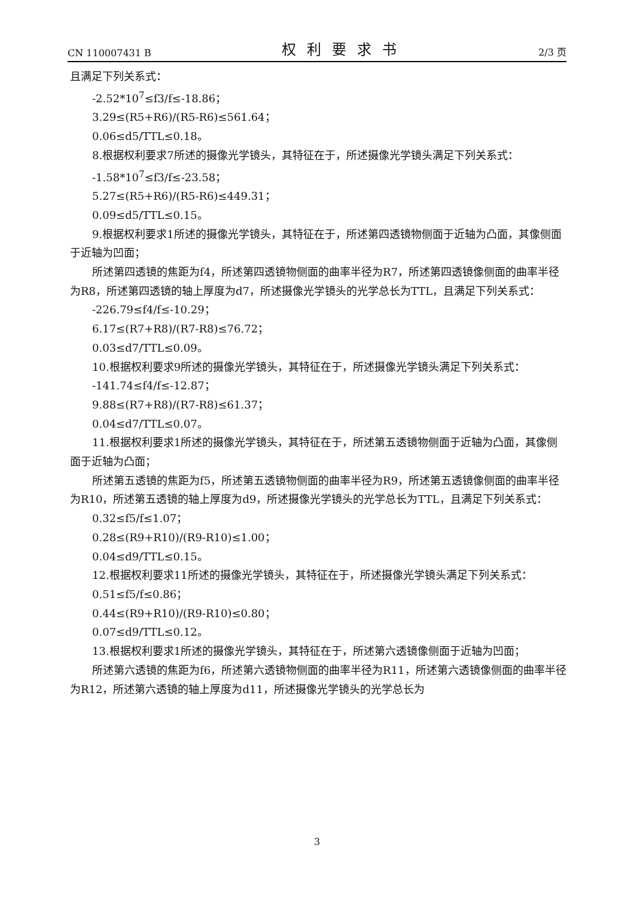CN 110007431 B 权利要求书 2/3 页
且满足下列关系式：
-2.52*10<sup>7</sup>≤f3/f≤-18.86；
3.29≤(R5+R6)/(R5-R6)≤561.64；
0.06≤d5/TTL≤0.18。
8.根据权利要求7所述的摄像光学镜头，其特征在于，所述摄像光学镜头满足下列关系式：
-1.58*10<sup>7</sup>≤f3/f≤-23.58；
5.27≤(R5+R6)/(R5-R6)≤449.31；
0.09≤d5/TTL≤0.15。
9.根据权利要求1所述的摄像光学镜头，其特征在于，所述第四透镜物侧面于近轴为凸面，其像侧面于近轴为凹面；
所述第四透镜的焦距为f4，所述第四透镜物侧面的曲率半径为R7，所述第四透镜像侧面的曲率半径为R8，所述第四透镜的轴上厚度为d7，所述摄像光学镜头的光学总长为TTL，且满足下列关系式：
-226.79≤f4/f≤-10.29；
6.17≤(R7+R8)/(R7-R8)≤76.72；
0.03≤d7/TTL≤0.09。
10.根据权利要求9所述的摄像光学镜头，其特征在于，所述摄像光学镜头满足下列关系式：
-141.74≤f4/f≤-12.87；
9.88≤(R7+R8)/(R7-R8)≤61.37；
0.04≤d7/TTL≤0.07。
11.根据权利要求1所述的摄像光学镜头，其特征在于，所述第五透镜物侧面于近轴为凸面，其像侧面于近轴为凸面；
所述第五透镜的焦距为f5，所述第五透镜物侧面的曲率半径为R9，所述第五透镜像侧面的曲率半径为R10，所述第五透镜的轴上厚度为d9，所述摄像光学镜头的光学总长为TTL，且满足下列关系式：
0.32≤f5/f≤1.07；
0.28≤(R9+R10)/(R9-R10)≤1.00；
0.04≤d9/TTL≤0.15。
12.根据权利要求11所述的摄像光学镜头，其特征在于，所述摄像光学镜头满足下列关系式：
0.51≤f5/f≤0.86；
0.44≤(R9+R10)/(R9-R10)≤0.80；
0.07≤d9/TTL≤0.12。
13.根据权利要求1所述的摄像光学镜头，其特征在于，所述第六透镜像侧面于近轴为凹面；
所述第六透镜的焦距为f6，所述第六透镜物侧面的曲率半径为R11，所述第六透镜像侧面的曲率半径为R12，所述第六透镜的轴上厚度为d11，所述摄像光学镜头的光学总长为
3